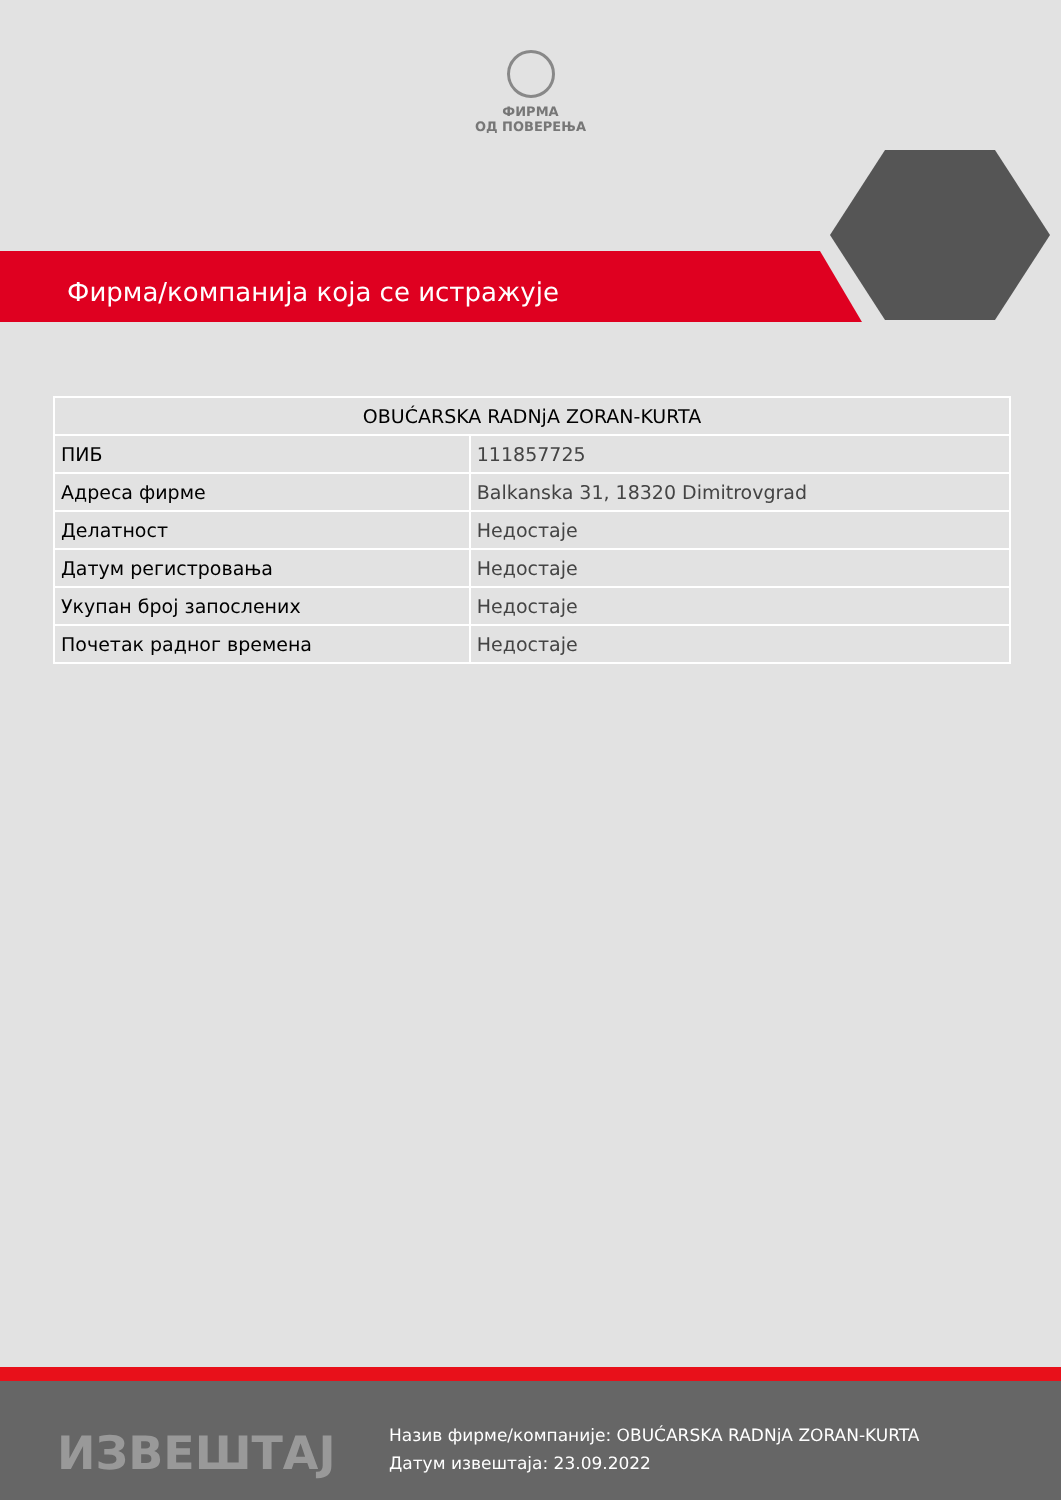ФИРМА
ОД ПОВЕРЕЊА
Фирма/компанија која се истражује
| OBUĆARSKA RADNjA ZORAN-KURTA | |
| --- | --- |
| ПИБ | 111857725 |
| Адреса фирме | Balkanska 31, 18320 Dimitrovgrad |
| Делатност | Недостаје |
| Датум регистровања | Недостаје |
| Укупан број запослених | Недостаје |
| Почетак радног времена | Недостаје |
ИЗВЕШТАЈ
Назив фирме/компаније: OBUĆARSKA RADNjA ZORAN-KURTA
Датум извештаја: 23.09.2022